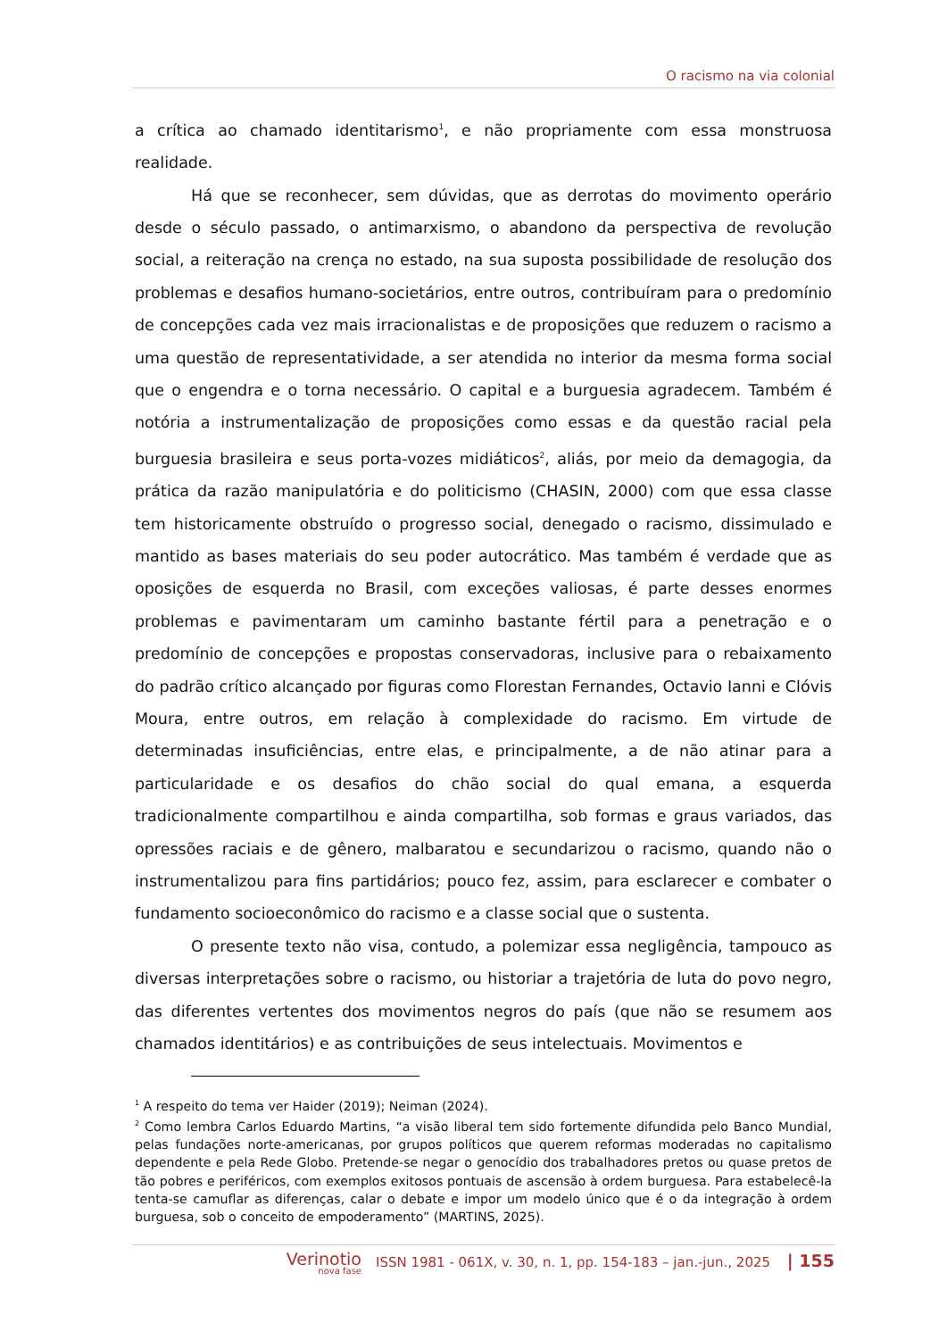O racismo na via colonial
a crítica ao chamado identitarismo<sup>1</sup>, e não propriamente com essa monstruosa realidade.
Há que se reconhecer, sem dúvidas, que as derrotas do movimento operário desde o século passado, o antimarxismo, o abandono da perspectiva de revolução social, a reiteração na crença no estado, na sua suposta possibilidade de resolução dos problemas e desafios humano-societários, entre outros, contribuíram para o predomínio de concepções cada vez mais irracionalistas e de proposições que reduzem o racismo a uma questão de representatividade, a ser atendida no interior da mesma forma social que o engendra e o torna necessário. O capital e a burguesia agradecem. Também é notória a instrumentalização de proposições como essas e da questão racial pela burguesia brasileira e seus porta-vozes midiáticos<sup>2</sup>, aliás, por meio da demagogia, da prática da razão manipulatória e do politicismo (CHASIN, 2000) com que essa classe tem historicamente obstruído o progresso social, denegado o racismo, dissimulado e mantido as bases materiais do seu poder autocrático. Mas também é verdade que as oposições de esquerda no Brasil, com exceções valiosas, é parte desses enormes problemas e pavimentaram um caminho bastante fértil para a penetração e o predomínio de concepções e propostas conservadoras, inclusive para o rebaixamento do padrão crítico alcançado por figuras como Florestan Fernandes, Octavio Ianni e Clóvis Moura, entre outros, em relação à complexidade do racismo. Em virtude de determinadas insuficiências, entre elas, e principalmente, a de não atinar para a particularidade e os desafios do chão social do qual emana, a esquerda tradicionalmente compartilhou e ainda compartilha, sob formas e graus variados, das opressões raciais e de gênero, malbaratou e secundarizou o racismo, quando não o instrumentalizou para fins partidários; pouco fez, assim, para esclarecer e combater o fundamento socioeconômico do racismo e a classe social que o sustenta.
O presente texto não visa, contudo, a polemizar essa negligência, tampouco as diversas interpretações sobre o racismo, ou historiar a trajetória de luta do povo negro, das diferentes vertentes dos movimentos negros do país (que não se resumem aos chamados identitários) e as contribuições de seus intelectuais. Movimentos e
<sup>1</sup> A respeito do tema ver Haider (2019); Neiman (2024).
<sup>2</sup> Como lembra Carlos Eduardo Martins, “a visão liberal tem sido fortemente difundida pelo Banco Mundial, pelas fundações norte-americanas, por grupos políticos que querem reformas moderadas no capitalismo dependente e pela Rede Globo. Pretende-se negar o genocídio dos trabalhadores pretos ou quase pretos de tão pobres e periféricos, com exemplos exitosos pontuais de ascensão à ordem burguesa. Para estabelecê-la tenta-se camuflar as diferenças, calar o debate e impor um modelo único que é o da integração à ordem burguesa, sob o conceito de empoderamento” (MARTINS, 2025).
Verinotio nova fase ISSN 1981 - 061X, v. 30, n. 1, pp. 154-183 – jan.-jun., 2025 | 155